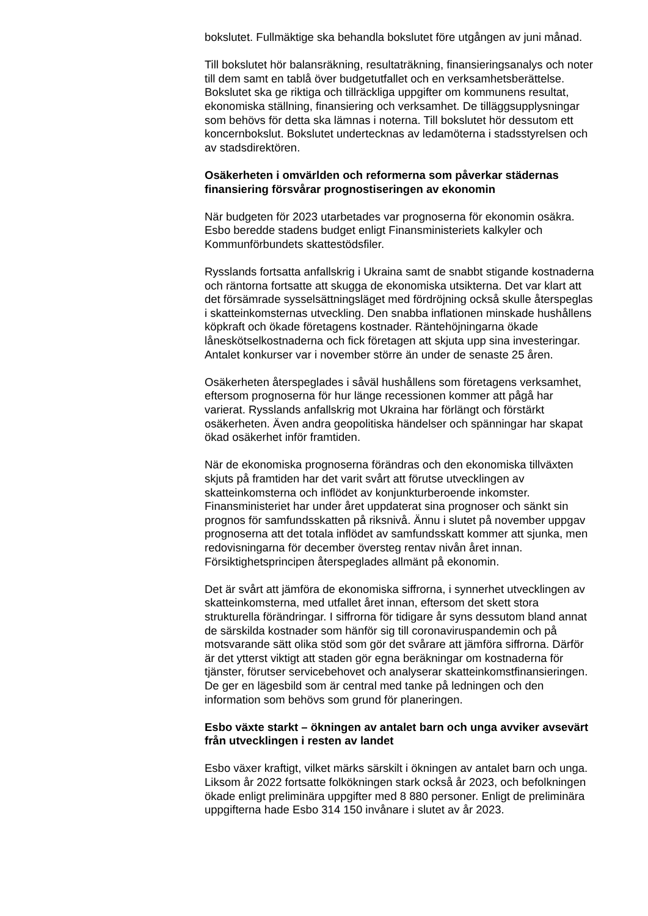bokslutet. Fullmäktige ska behandla bokslutet före utgången av juni månad.
Till bokslutet hör balansräkning, resultaträkning, finansieringsanalys och noter till dem samt en tablå över budgetutfallet och en verksamhetsberättelse. Bokslutet ska ge riktiga och tillräckliga uppgifter om kommunens resultat, ekonomiska ställning, finansiering och verksamhet. De tilläggsupplysningar som behövs för detta ska lämnas i noterna. Till bokslutet hör dessutom ett koncernbokslut. Bokslutet undertecknas av ledamöterna i stadsstyrelsen och av stadsdirektören.
Osäkerheten i omvärlden och reformerna som påverkar städernas finansiering försvårar prognostiseringen av ekonomin
När budgeten för 2023 utarbetades var prognoserna för ekonomin osäkra. Esbo beredde stadens budget enligt Finansministeriets kalkyler och Kommunförbundets skattestödsfiler.
Rysslands fortsatta anfallskrig i Ukraina samt de snabbt stigande kostnaderna och räntorna fortsatte att skugga de ekonomiska utsikterna. Det var klart att det försämrade sysselsättningsläget med fördröjning också skulle återspeglas i skatteinkomsternas utveckling. Den snabba inflationen minskade hushållens köpkraft och ökade företagens kostnader. Räntehöjningarna ökade låneskötselkostnaderna och fick företagen att skjuta upp sina investeringar. Antalet konkurser var i november större än under de senaste 25 åren.
Osäkerheten återspeglades i såväl hushållens som företagens verksamhet, eftersom prognoserna för hur länge recessionen kommer att pågå har varierat. Rysslands anfallskrig mot Ukraina har förlängt och förstärkt osäkerheten. Även andra geopolitiska händelser och spänningar har skapat ökad osäkerhet inför framtiden.
När de ekonomiska prognoserna förändras och den ekonomiska tillväxten skjuts på framtiden har det varit svårt att förutse utvecklingen av skatteinkomsterna och inflödet av konjunkturberoende inkomster. Finansministeriet har under året uppdaterat sina prognoser och sänkt sin prognos för samfundsskatten på riksnivå. Ännu i slutet på november uppgav prognoserna att det totala inflödet av samfundsskatt kommer att sjunka, men redovisningarna för december översteg rentav nivån året innan. Försiktighetsprincipen återspeglades allmänt på ekonomin.
Det är svårt att jämföra de ekonomiska siffrorna, i synnerhet utvecklingen av skatteinkomsterna, med utfallet året innan, eftersom det skett stora strukturella förändringar. I siffrorna för tidigare år syns dessutom bland annat de särskilda kostnader som hänför sig till coronaviruspandemin och på motsvarande sätt olika stöd som gör det svårare att jämföra siffrorna. Därför är det ytterst viktigt att staden gör egna beräkningar om kostnaderna för tjänster, förutser servicebehovet och analyserar skatteinkomstfinansieringen. De ger en lägesbild som är central med tanke på ledningen och den information som behövs som grund för planeringen.
Esbo växte starkt – ökningen av antalet barn och unga avviker avsevärt från utvecklingen i resten av landet
Esbo växer kraftigt, vilket märks särskilt i ökningen av antalet barn och unga. Liksom år 2022 fortsatte folkökningen stark också år 2023, och befolkningen ökade enligt preliminära uppgifter med 8 880 personer. Enligt de preliminära uppgifterna hade Esbo 314 150 invånare i slutet av år 2023.